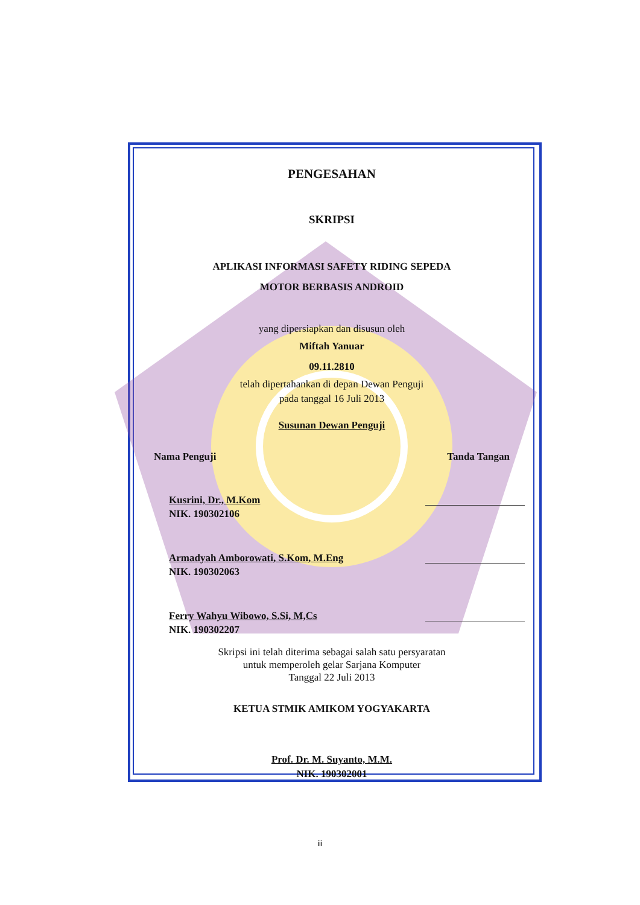PENGESAHAN
SKRIPSI
APLIKASI INFORMASI SAFETY RIDING SEPEDA
MOTOR BERBASIS ANDROID
yang dipersiapkan dan disusun oleh
Miftah Yanuar
09.11.2810
telah dipertahankan di depan Dewan Penguji
pada tanggal 16 Juli 2013
Susunan Dewan Penguji
Nama Penguji Tanda Tangan
Kusrini, Dr., M.Kom
NIK. 190302106
Armadyah Amborowati, S.Kom, M.Eng
NIK. 190302063
Ferry Wahyu Wibowo, S.Si, M,Cs
NIK. 190302207
Skripsi ini telah diterima sebagai salah satu persyaratan
untuk memperoleh gelar Sarjana Komputer
Tanggal 22 Juli 2013
KETUA STMIK AMIKOM YOGYAKARTA
Prof. Dr. M. Suyanto, M.M.
NIK. 190302001
iii